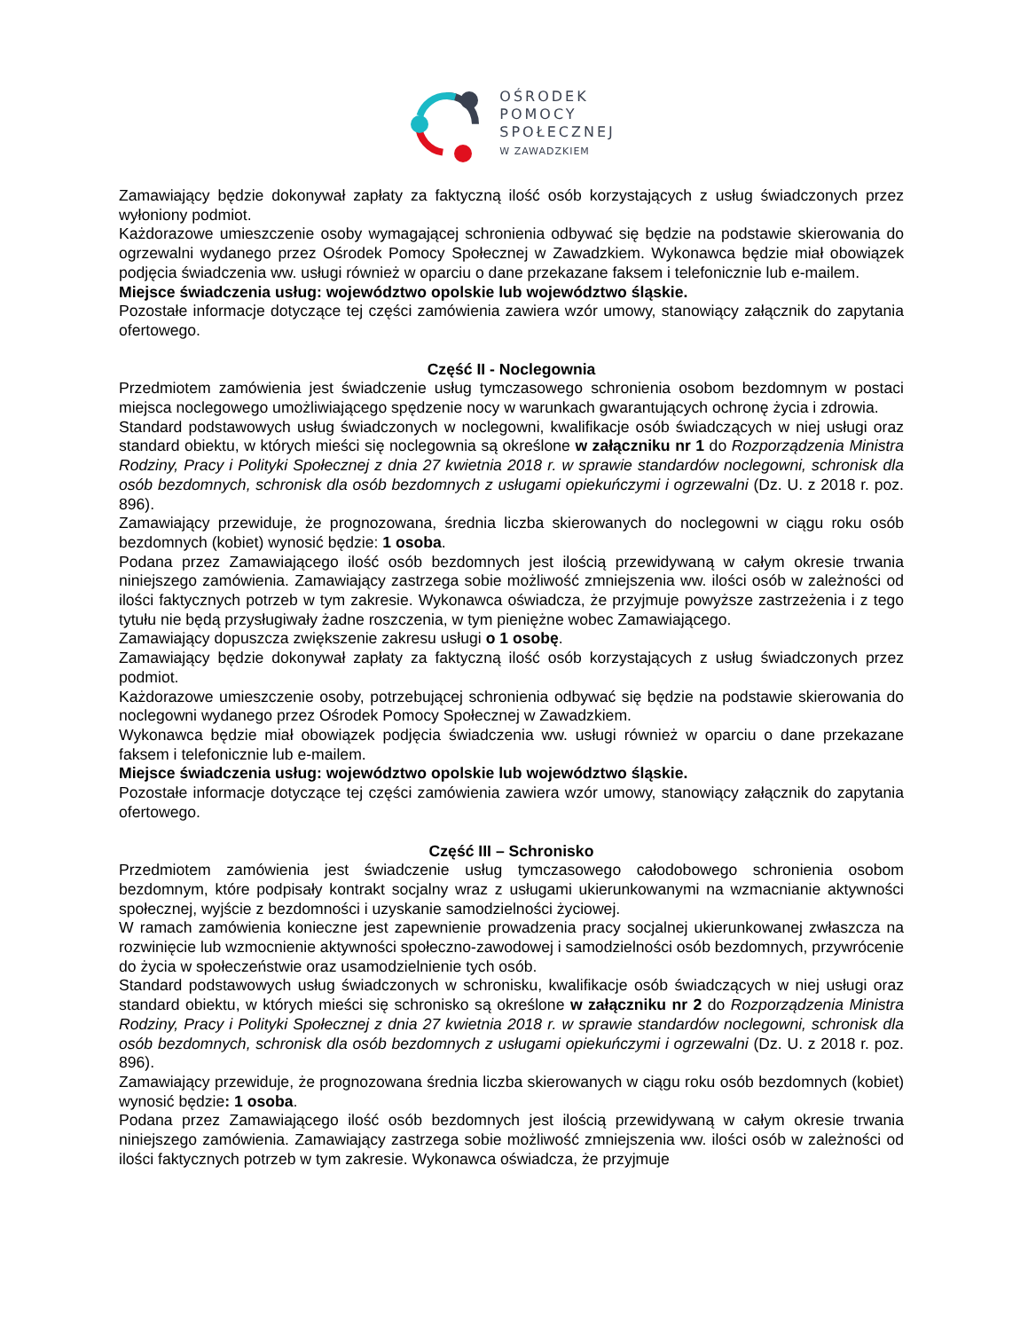OŚRODEK
POMOCY
SPOŁECZNEJ
W ZAWADZKIEM
Zamawiający będzie dokonywał zapłaty za faktyczną ilość osób korzystających z usług świadczonych przez wyłoniony podmiot.
Każdorazowe umieszczenie osoby wymagającej schronienia odbywać się będzie na podstawie skierowania do ogrzewalni wydanego przez Ośrodek Pomocy Społecznej w Zawadzkiem. Wykonawca będzie miał obowiązek podjęcia świadczenia ww. usługi również w oparciu o dane przekazane faksem i telefonicznie lub e-mailem.
Miejsce świadczenia usług: województwo opolskie lub województwo śląskie.
Pozostałe informacje dotyczące tej części zamówienia zawiera wzór umowy, stanowiący załącznik do zapytania ofertowego.
Część II - Noclegownia
Przedmiotem zamówienia jest świadczenie usług tymczasowego schronienia osobom bezdomnym w postaci miejsca noclegowego umożliwiającego spędzenie nocy w warunkach gwarantujących ochronę życia i zdrowia.
Standard podstawowych usług świadczonych w noclegowni, kwalifikacje osób świadczących w niej usługi oraz standard obiektu, w których mieści się noclegownia są określone w załączniku nr 1 do Rozporządzenia Ministra Rodziny, Pracy i Polityki Społecznej z dnia 27 kwietnia 2018 r. w sprawie standardów noclegowni, schronisk dla osób bezdomnych, schronisk dla osób bezdomnych z usługami opiekuńczymi i ogrzewalni (Dz. U. z 2018 r. poz. 896).
Zamawiający przewiduje, że prognozowana, średnia liczba skierowanych do noclegowni w ciągu roku osób bezdomnych (kobiet) wynosić będzie: 1 osoba.
Podana przez Zamawiającego ilość osób bezdomnych jest ilością przewidywaną w całym okresie trwania niniejszego zamówienia. Zamawiający zastrzega sobie możliwość zmniejszenia ww. ilości osób w zależności od ilości faktycznych potrzeb w tym zakresie. Wykonawca oświadcza, że przyjmuje powyższe zastrzeżenia i z tego tytułu nie będą przysługiwały żadne roszczenia, w tym pieniężne wobec Zamawiającego.
Zamawiający dopuszcza zwiększenie zakresu usługi o 1 osobę.
Zamawiający będzie dokonywał zapłaty za faktyczną ilość osób korzystających z usług świadczonych przez podmiot.
Każdorazowe umieszczenie osoby, potrzebującej schronienia odbywać się będzie na podstawie skierowania do noclegowni wydanego przez Ośrodek Pomocy Społecznej w Zawadzkiem.
Wykonawca będzie miał obowiązek podjęcia świadczenia ww. usługi również w oparciu o dane przekazane faksem i telefonicznie lub e-mailem.
Miejsce świadczenia usług: województwo opolskie lub województwo śląskie.
Pozostałe informacje dotyczące tej części zamówienia zawiera wzór umowy, stanowiący załącznik do zapytania ofertowego.
Część III – Schronisko
Przedmiotem zamówienia jest świadczenie usług tymczasowego całodobowego schronienia osobom bezdomnym, które podpisały kontrakt socjalny wraz z usługami ukierunkowanymi na wzmacnianie aktywności społecznej, wyjście z bezdomności i uzyskanie samodzielności życiowej.
W ramach zamówienia konieczne jest zapewnienie prowadzenia pracy socjalnej ukierunkowanej zwłaszcza na rozwinięcie lub wzmocnienie aktywności społeczno-zawodowej i samodzielności osób bezdomnych, przywrócenie do życia w społeczeństwie oraz usamodzielnienie tych osób.
Standard podstawowych usług świadczonych w schronisku, kwalifikacje osób świadczących w niej usługi oraz standard obiektu, w których mieści się schronisko są określone w załączniku nr 2 do Rozporządzenia Ministra Rodziny, Pracy i Polityki Społecznej z dnia 27 kwietnia 2018 r. w sprawie standardów noclegowni, schronisk dla osób bezdomnych, schronisk dla osób bezdomnych z usługami opiekuńczymi i ogrzewalni (Dz. U. z 2018 r. poz. 896).
Zamawiający przewiduje, że prognozowana średnia liczba skierowanych w ciągu roku osób bezdomnych (kobiet) wynosić będzie: 1 osoba.
Podana przez Zamawiającego ilość osób bezdomnych jest ilością przewidywaną w całym okresie trwania niniejszego zamówienia. Zamawiający zastrzega sobie możliwość zmniejszenia ww. ilości osób w zależności od ilości faktycznych potrzeb w tym zakresie. Wykonawca oświadcza, że przyjmuje